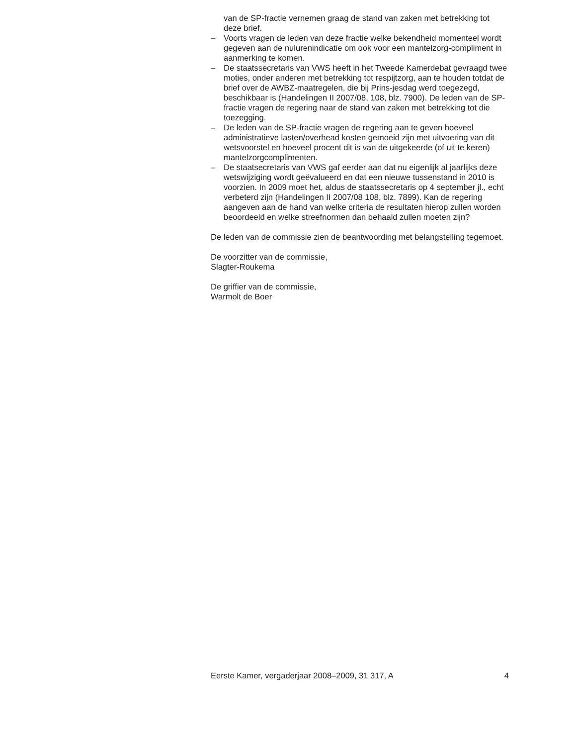van de SP-fractie vernemen graag de stand van zaken met betrekking tot deze brief.
– Voorts vragen de leden van deze fractie welke bekendheid momenteel wordt gegeven aan de nulurenindicatie om ook voor een mantelzorg-compliment in aanmerking te komen.
– De staatssecretaris van VWS heeft in het Tweede Kamerdebat gevraagd twee moties, onder anderen met betrekking tot respijtzorg, aan te houden totdat de brief over de AWBZ-maatregelen, die bij Prins-jesdag werd toegezegd, beschikbaar is (Handelingen II 2007/08, 108, blz. 7900). De leden van de SP-fractie vragen de regering naar de stand van zaken met betrekking tot die toezegging.
– De leden van de SP-fractie vragen de regering aan te geven hoeveel administratieve lasten/overhead kosten gemoeid zijn met uitvoering van dit wetsvoorstel en hoeveel procent dit is van de uitgekeerde (of uit te keren) mantelzorgcomplimenten.
– De staatsecretaris van VWS gaf eerder aan dat nu eigenlijk al jaarlijks deze wetswijziging wordt geëvalueerd en dat een nieuwe tussenstand in 2010 is voorzien. In 2009 moet het, aldus de staatssecretaris op 4 september jl., echt verbeterd zijn (Handelingen II 2007/08 108, blz. 7899). Kan de regering aangeven aan de hand van welke criteria de resultaten hierop zullen worden beoordeeld en welke streefnormen dan behaald zullen moeten zijn?
De leden van de commissie zien de beantwoording met belangstelling tegemoet.
De voorzitter van de commissie,
Slagter-Roukema
De griffier van de commissie,
Warmolt de Boer
Eerste Kamer, vergaderjaar 2008–2009, 31 317, A 4